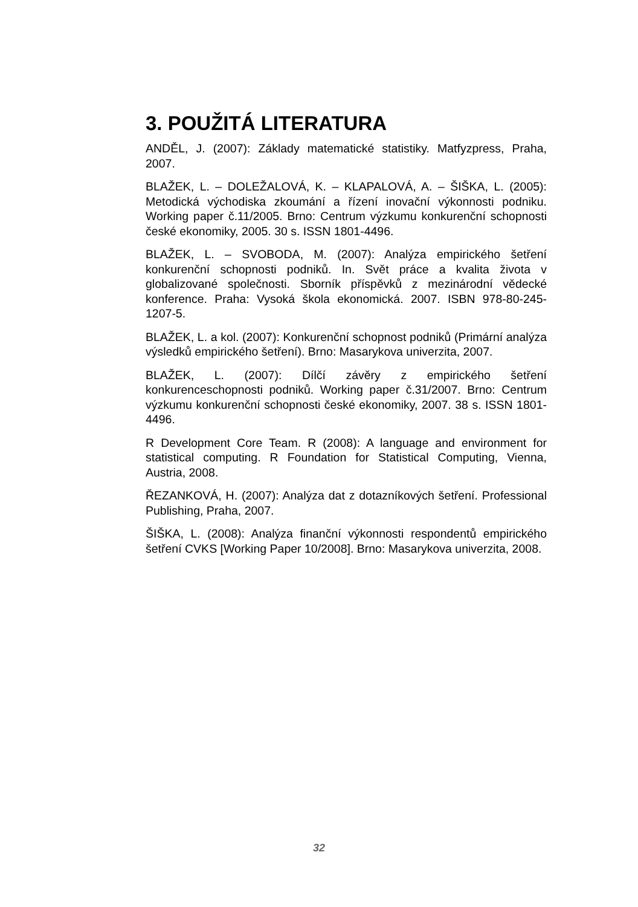3. POUŽITÁ LITERATURA
ANDĚL, J. (2007): Základy matematické statistiky. Matfyzpress, Praha, 2007.
BLAŽEK, L. – DOLEŽALOVÁ, K. – KLAPALOVÁ, A. – ŠIŠKA, L. (2005): Metodická východiska zkoumání a řízení inovační výkonnosti podniku. Working paper č.11/2005. Brno: Centrum výzkumu konkurenční schopnosti české ekonomiky, 2005. 30 s. ISSN 1801-4496.
BLAŽEK, L. – SVOBODA, M. (2007): Analýza empirického šetření konkurenční schopnosti podniků. In. Svět práce a kvalita života v globalizované společnosti. Sborník příspěvků z mezinárodní vědecké konference. Praha: Vysoká škola ekonomická. 2007. ISBN 978-80-245-1207-5.
BLAŽEK, L. a kol. (2007): Konkurenční schopnost podniků (Primární analýza výsledků empirického šetření). Brno: Masarykova univerzita, 2007.
BLAŽEK, L. (2007): Dílčí závěry z empirického šetření konkurenceschopnosti podniků. Working paper č.31/2007. Brno: Centrum výzkumu konkurenční schopnosti české ekonomiky, 2007. 38 s. ISSN 1801-4496.
R Development Core Team. R (2008): A language and environment for statistical computing. R Foundation for Statistical Computing, Vienna, Austria, 2008.
ŘEZANKOVÁ, H. (2007): Analýza dat z dotazníkových šetření. Professional Publishing, Praha, 2007.
ŠIŠKA, L. (2008): Analýza finanční výkonnosti respondentů empirického šetření CVKS [Working Paper 10/2008]. Brno: Masarykova univerzita, 2008.
32